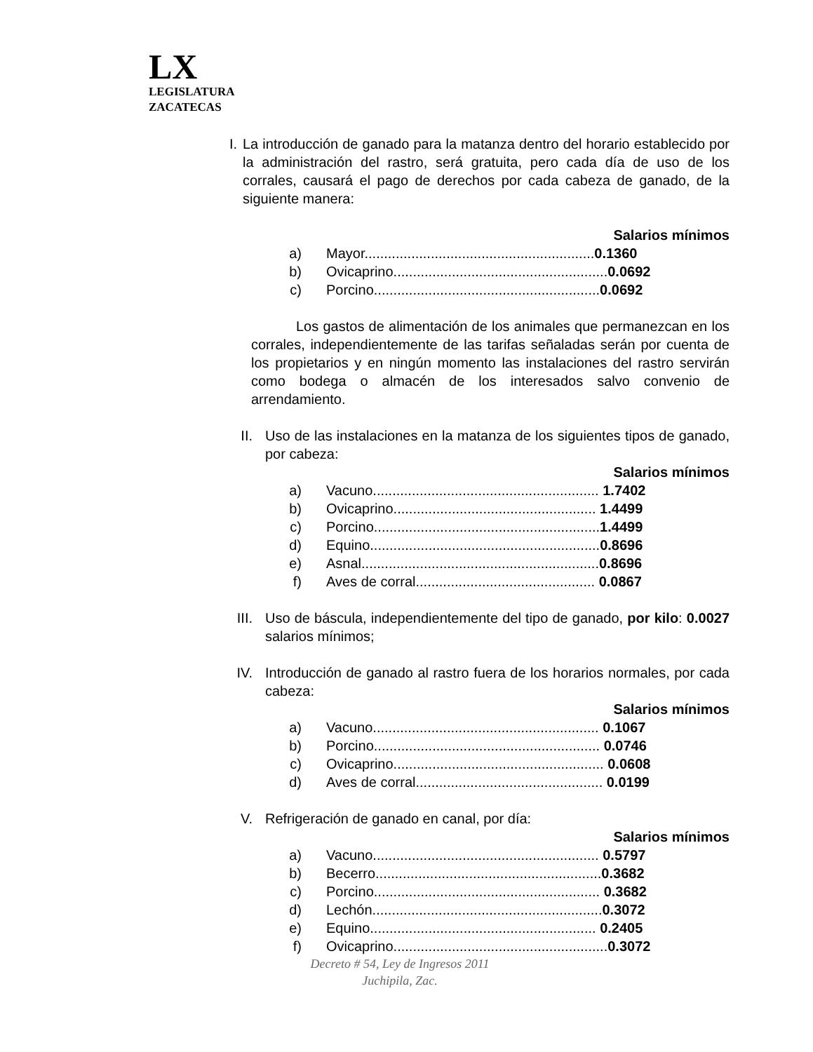LX
LEGISLATURA
ZACATECAS
I. La introducción de ganado para la matanza dentro del horario establecido por la administración del rastro, será gratuita, pero cada día de uso de los corrales, causará el pago de derechos por cada cabeza de ganado, de la siguiente manera:
Salarios mínimos
a) Mayor...........................................................0.1360
b) Ovicaprino.......................................................0.0692
c) Porcino..........................................................0.0692
Los gastos de alimentación de los animales que permanezcan en los corrales, independientemente de las tarifas señaladas serán por cuenta de los propietarios y en ningún momento las instalaciones del rastro servirán como bodega o almacén de los interesados salvo convenio de arrendamiento.
II. Uso de las instalaciones en la matanza de los siguientes tipos de ganado, por cabeza:
Salarios mínimos
a) Vacuno.......................................................... 1.7402
b) Ovicaprino.................................................... 1.4499
c) Porcino..........................................................1.4499
d) Equino...........................................................0.8696
e) Asnal.............................................................0.8696
f) Aves de corral.............................................. 0.0867
III. Uso de báscula, independientemente del tipo de ganado, por kilo: 0.0027 salarios mínimos;
IV. Introducción de ganado al rastro fuera de los horarios normales, por cada cabeza:
Salarios mínimos
a) Vacuno.......................................................... 0.1067
b) Porcino.......................................................... 0.0746
c) Ovicaprino...................................................... 0.0608
d) Aves de corral................................................ 0.0199
V. Refrigeración de ganado en canal, por día:
Salarios mínimos
a) Vacuno.......................................................... 0.5797
b) Becerro..........................................................0.3682
c) Porcino.......................................................... 0.3682
d) Lechón...........................................................0.3072
e) Equino.......................................................... 0.2405
f) Ovicaprino.......................................................0.3072
Decreto # 54, Ley de Ingresos 2011
Juchipila, Zac.